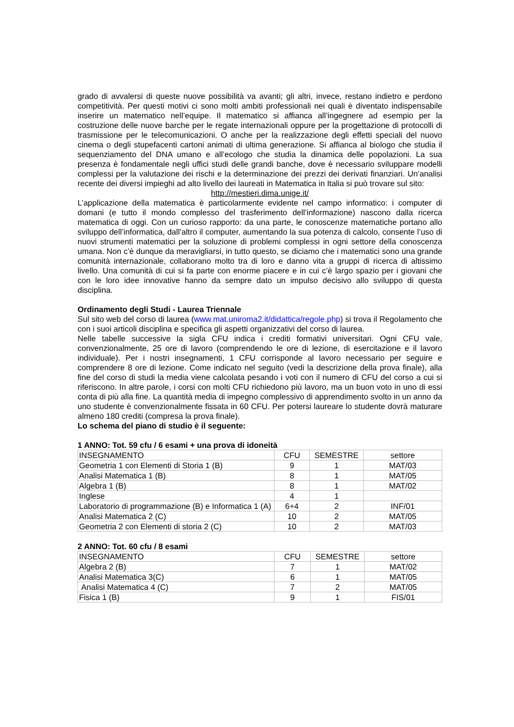grado di avvalersi di queste nuove possibilità va avanti; gli altri, invece, restano indietro e perdono competitività. Per questi motivi ci sono molti ambiti professionali nei quali è diventato indispensabile inserire un matematico nell’equipe. Il matematico si affianca all’ingegnere ad esempio per la costruzione delle nuove barche per le regate internazionali oppure per la progettazione di protocolli di trasmissione per le telecomunicazioni. O anche per la realizzazione degli effetti speciali del nuovo cinema o degli stupefacenti cartoni animati di ultima generazione. Si affianca al biologo che studia il sequenziamento del DNA umano e all’ecologo che studia la dinamica delle popolazioni. La sua presenza è fondamentale negli uffici studi delle grandi banche, dove è necessario sviluppare modelli complessi per la valutazione dei rischi e la determinazione dei prezzi dei derivati finanziari. Un’analisi recente dei diversi impieghi ad alto livello dei laureati in Matematica in Italia si può trovare sul sito:
http://mestieri.dima.unige.it/
L’applicazione della matematica è particolarmente evidente nel campo informatico: i computer di domani (e tutto il mondo complesso del trasferimento dell’informazione) nascono dalla ricerca matematica di oggi. Con un curioso rapporto: da una parte, le conoscenze matematiche portano allo sviluppo dell’informatica, dall’altro il computer, aumentando la sua potenza di calcolo, consente l’uso di nuovi strumenti matematici per la soluzione di problemi complessi in ogni settore della conoscenza umana. Non c’è dunque da meravigliarsi, in tutto questo, se diciamo che i matematici sono una grande comunità internazionale, collaborano molto tra di loro e danno vita a gruppi di ricerca di altissimo livello. Una comunità di cui si fa parte con enorme piacere e in cui c’è largo spazio per i giovani che con le loro idee innovative hanno da sempre dato un impulso decisivo allo sviluppo di questa disciplina.
Ordinamento degli Studi - Laurea Triennale
Sul sito web del corso di laurea (www.mat.uniroma2.it/didattica/regole.php) si trova il Regolamento che con i suoi articoli disciplina e specifica gli aspetti organizzativi del corso di laurea.
Nelle tabelle successive la sigla CFU indica i crediti formativi universitari. Ogni CFU vale, convenzionalmente, 25 ore di lavoro (comprendendo le ore di lezione, di esercitazione e il lavoro individuale). Per i nostri insegnamenti, 1 CFU corrisponde al lavoro necessario per seguire e comprendere 8 ore di lezione. Come indicato nel seguito (vedi la descrizione della prova finale), alla fine del corso di studi la media viene calcolata pesando i voti con il numero di CFU del corso a cui si riferiscono. In altre parole, i corsi con molti CFU richiedono più lavoro, ma un buon voto in uno di essi conta di più alla fine. La quantità media di impegno complessivo di apprendimento svolto in un anno da uno studente è convenzionalmente fissata in 60 CFU. Per potersi laureare lo studente dovrà maturare almeno 180 crediti (compresa la prova finale).
Lo schema del piano di studio è il seguente:
1 ANNO: Tot. 59 cfu / 6 esami + una prova di idoneità
| INSEGNAMENTO | CFU | SEMESTRE | settore |
| Geometria 1 con Elementi di Storia 1 (B) | 9 | 1 | MAT/03 |
| Analisi Matematica 1 (B) | 8 | 1 | MAT/05 |
| Algebra 1 (B) | 8 | 1 | MAT/02 |
| Inglese | 4 | 1 | |
| Laboratorio di programmazione (B) e Informatica 1 (A) | 6+4 | 2 | INF/01 |
| Analisi Matematica 2 (C) | 10 | 2 | MAT/05 |
| Geometria 2 con Elementi di storia 2 (C) | 10 | 2 | MAT/03 |
2 ANNO: Tot. 60 cfu / 8 esami
| INSEGNAMENTO | CFU | SEMESTRE | settore |
| Algebra 2 (B) | 7 | 1 | MAT/02 |
| Analisi Matematica 3(C) | 6 | 1 | MAT/05 |
| Analisi Matematica 4 (C) | 7 | 2 | MAT/05 |
| Fisica 1 (B) | 9 | 1 | FIS/01 |